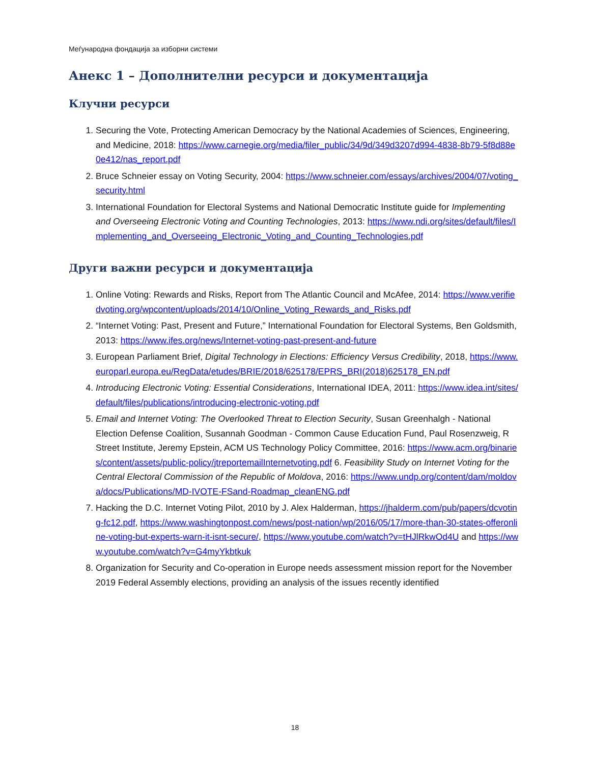Меѓународна фондација за изборни системи
Анекс 1 – Дополнителни ресурси и документација
Клучни ресурси
1. Securing the Vote, Protecting American Democracy by the National Academies of Sciences, Engineering, and Medicine, 2018: https://www.carnegie.org/media/filer_public/34/9d/349d3207d994-4838-8b79-5f8d88e0e412/nas_report.pdf
2. Bruce Schneier essay on Voting Security, 2004: https://www.schneier.com/essays/archives/2004/07/voting_security.html
3. International Foundation for Electoral Systems and National Democratic Institute guide for Implementing and Overseeing Electronic Voting and Counting Technologies, 2013: https://www.ndi.org/sites/default/files/Implementing_and_Overseeing_Electronic_Voting_and_Counting_Technologies.pdf
Други важни ресурси и документација
1. Online Voting: Rewards and Risks, Report from The Atlantic Council and McAfee, 2014: https://www.verifiedvoting.org/wpcontent/uploads/2014/10/Online_Voting_Rewards_and_Risks.pdf
2. “Internet Voting: Past, Present and Future,” International Foundation for Electoral Systems, Ben Goldsmith, 2013: https://www.ifes.org/news/Internet-voting-past-present-and-future
3. European Parliament Brief, Digital Technology in Elections: Efficiency Versus Credibility, 2018, https://www.europarl.europa.eu/RegData/etudes/BRIE/2018/625178/EPRS_BRI(2018)625178_EN.pdf
4. Introducing Electronic Voting: Essential Considerations, International IDEA, 2011: https://www.idea.int/sites/default/files/publications/introducing-electronic-voting.pdf
5. Email and Internet Voting: The Overlooked Threat to Election Security, Susan Greenhalgh - National Election Defense Coalition, Susannah Goodman - Common Cause Education Fund, Paul Rosenzweig, R Street Institute, Jeremy Epstein, ACM US Technology Policy Committee, 2016: https://www.acm.org/binaries/content/assets/public-policy/jtreportemailInternetvoting.pdf 6. Feasibility Study on Internet Voting for the Central Electoral Commission of the Republic of Moldova, 2016: https://www.undp.org/content/dam/moldova/docs/Publications/MD-IVOTE-FSand-Roadmap_cleanENG.pdf
7. Hacking the D.C. Internet Voting Pilot, 2010 by J. Alex Halderman, https://jhalderm.com/pub/papers/dcvoting-fc12.pdf, https://www.washingtonpost.com/news/post-nation/wp/2016/05/17/more-than-30-states-offeronline-voting-but-experts-warn-it-isnt-secure/, https://www.youtube.com/watch?v=tHJlRkwOd4U and https://www.youtube.com/watch?v=G4myYkbtkuk
8. Organization for Security and Co-operation in Europe needs assessment mission report for the November 2019 Federal Assembly elections, providing an analysis of the issues recently identified
18